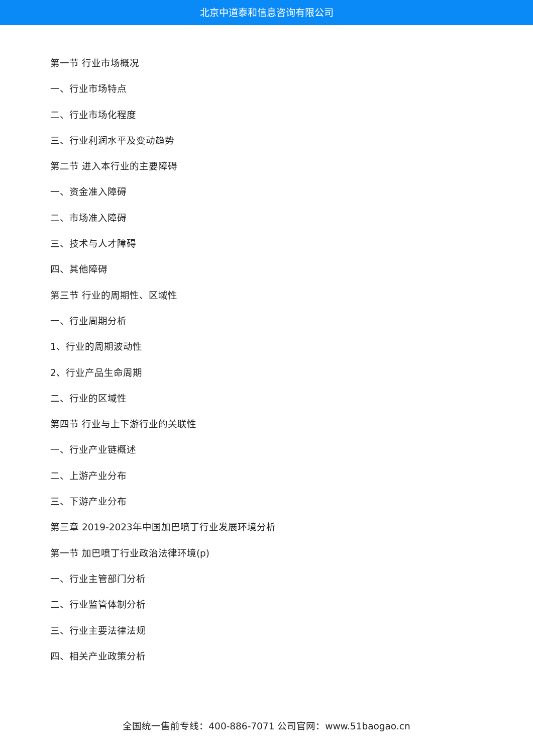北京中道泰和信息咨询有限公司
第一节 行业市场概况
一、行业市场特点
二、行业市场化程度
三、行业利润水平及变动趋势
第二节 进入本行业的主要障碍
一、资金准入障碍
二、市场准入障碍
三、技术与人才障碍
四、其他障碍
第三节 行业的周期性、区域性
一、行业周期分析
1、行业的周期波动性
2、行业产品生命周期
二、行业的区域性
第四节 行业与上下游行业的关联性
一、行业产业链概述
二、上游产业分布
三、下游产业分布
第三章 2019-2023年中国加巴喷丁行业发展环境分析
第一节 加巴喷丁行业政治法律环境(p)
一、行业主管部门分析
二、行业监管体制分析
三、行业主要法律法规
四、相关产业政策分析
全国统一售前专线：400-886-7071 公司官网：www.51baogao.cn